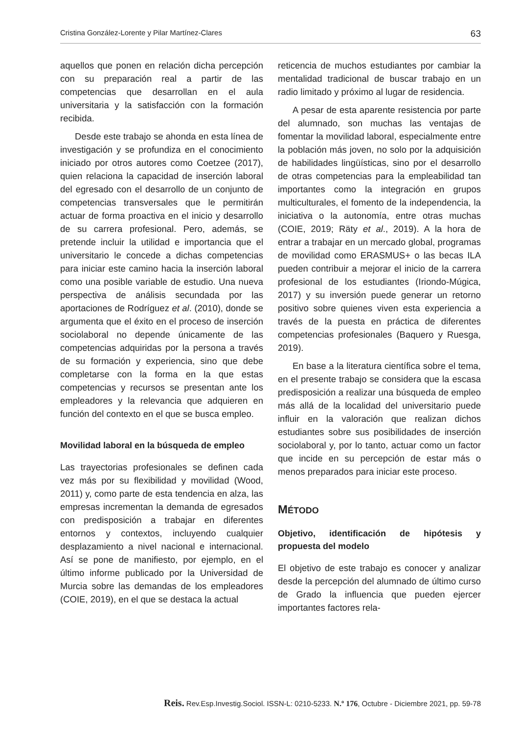Cristina González-Lorente y Pilar Martínez-Clares 63
aquellos que ponen en relación dicha percepción con su preparación real a partir de las competencias que desarrollan en el aula universitaria y la satisfacción con la formación recibida.
Desde este trabajo se ahonda en esta línea de investigación y se profundiza en el conocimiento iniciado por otros autores como Coetzee (2017), quien relaciona la capacidad de inserción laboral del egresado con el desarrollo de un conjunto de competencias transversales que le permitirán actuar de forma proactiva en el inicio y desarrollo de su carrera profesional. Pero, además, se pretende incluir la utilidad e importancia que el universitario le concede a dichas competencias para iniciar este camino hacia la inserción laboral como una posible variable de estudio. Una nueva perspectiva de análisis secundada por las aportaciones de Rodríguez et al. (2010), donde se argumenta que el éxito en el proceso de inserción sociolaboral no depende únicamente de las competencias adquiridas por la persona a través de su formación y experiencia, sino que debe completarse con la forma en la que estas competencias y recursos se presentan ante los empleadores y la relevancia que adquieren en función del contexto en el que se busca empleo.
Movilidad laboral en la búsqueda de empleo
Las trayectorias profesionales se definen cada vez más por su flexibilidad y movilidad (Wood, 2011) y, como parte de esta tendencia en alza, las empresas incrementan la demanda de egresados con predisposición a trabajar en diferentes entornos y contextos, incluyendo cualquier desplazamiento a nivel nacional e internacional. Así se pone de manifiesto, por ejemplo, en el último informe publicado por la Universidad de Murcia sobre las demandas de los empleadores (COIE, 2019), en el que se destaca la actual
reticencia de muchos estudiantes por cambiar la mentalidad tradicional de buscar trabajo en un radio limitado y próximo al lugar de residencia.
A pesar de esta aparente resistencia por parte del alumnado, son muchas las ventajas de fomentar la movilidad laboral, especialmente entre la población más joven, no solo por la adquisición de habilidades lingüísticas, sino por el desarrollo de otras competencias para la empleabilidad tan importantes como la integración en grupos multiculturales, el fomento de la independencia, la iniciativa o la autonomía, entre otras muchas (COIE, 2019; Räty et al., 2019). A la hora de entrar a trabajar en un mercado global, programas de movilidad como ERASMUS+ o las becas ILA pueden contribuir a mejorar el inicio de la carrera profesional de los estudiantes (Iriondo-Múgica, 2017) y su inversión puede generar un retorno positivo sobre quienes viven esta experiencia a través de la puesta en práctica de diferentes competencias profesionales (Baquero y Ruesga, 2019).
En base a la literatura científica sobre el tema, en el presente trabajo se considera que la escasa predisposición a realizar una búsqueda de empleo más allá de la localidad del universitario puede influir en la valoración que realizan dichos estudiantes sobre sus posibilidades de inserción sociolaboral y, por lo tanto, actuar como un factor que incide en su percepción de estar más o menos preparados para iniciar este proceso.
MÉTODO
Objetivo, identificación de hipótesis y propuesta del modelo
El objetivo de este trabajo es conocer y analizar desde la percepción del alumnado de último curso de Grado la influencia que pueden ejercer importantes factores rela-
Reis. Rev.Esp.Investig.Sociol. ISSN-L: 0210-5233. N.º 176, Octubre - Diciembre 2021, pp. 59-78